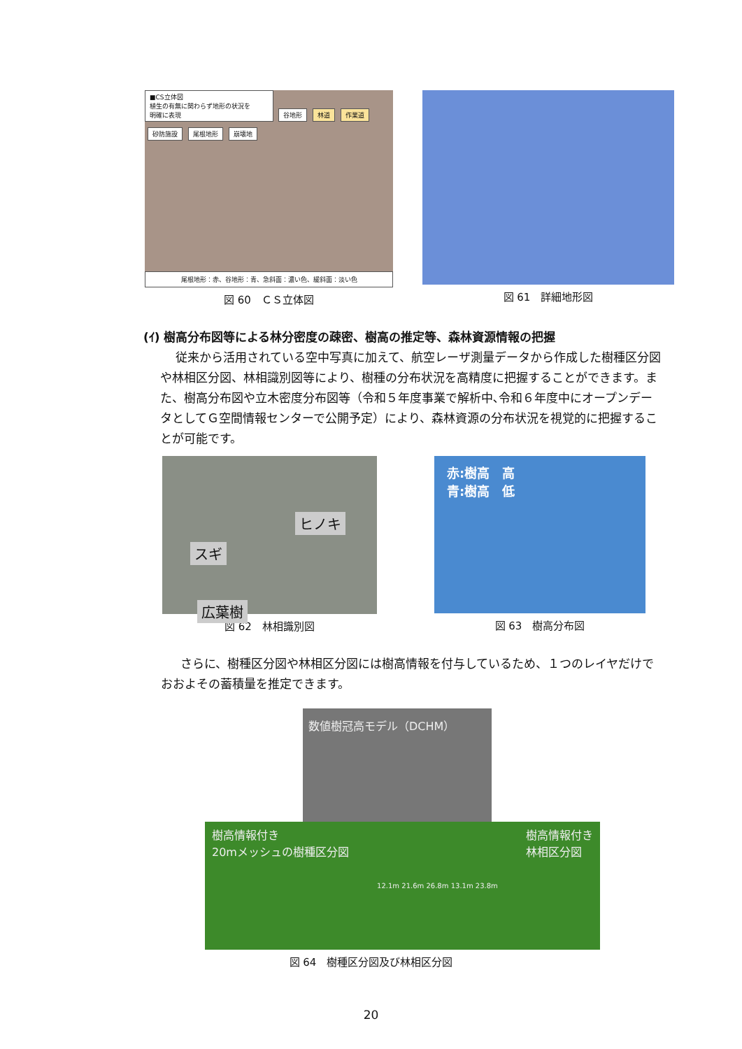■CS立体図
植生の有無に関わらず地形の状況を
明確に表現
谷地形 林道 作業道 砂防施設 尾根地形 崩壊地
尾根地形：赤、谷地形：青、急斜面：濃い色、緩斜面：淡い色
図 60　ＣＳ立体図
図 61　詳細地形図
(ｲ) 樹高分布図等による林分密度の疎密、樹高の推定等、森林資源情報の把握
従来から活用されている空中写真に加えて、航空レーザ測量データから作成した樹種区分図や林相区分図、林相識別図等により、樹種の分布状況を高精度に把握することができます。また、樹高分布図や立木密度分布図等（令和５年度事業で解析中､令和６年度中にオープンデータとしてＧ空間情報センターで公開予定）により、森林資源の分布状況を視覚的に把握することが可能です。
ヒノキ
スギ
広葉樹
図 62　林相識別図
赤:樹高　高
青:樹高　低
図 63　樹高分布図
さらに、樹種区分図や林相区分図には樹高情報を付与しているため、１つのレイヤだけでおおよその蓄積量を推定できます。
数値樹冠高モデル（DCHM）
樹高情報付き
20mメッシュの樹種区分図
12.1m 21.6m 26.8m 13.1m 23.8m
樹高情報付き
林相区分図
図 64　樹種区分図及び林相区分図
20